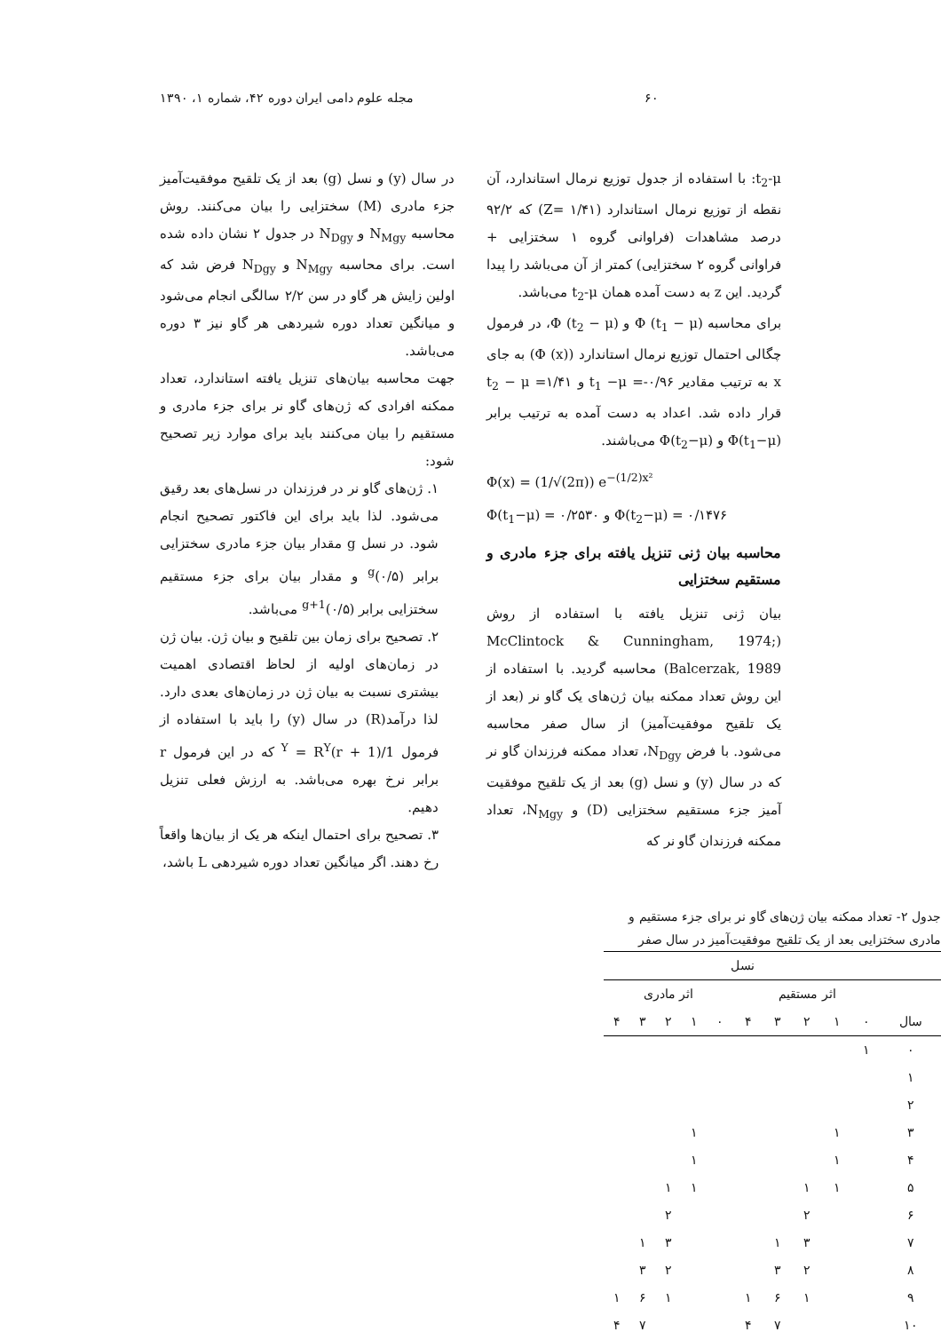۶۰ مجله علوم دامی ایران دوره ۴۲، شماره ۱، ۱۳۹۰
t<sub>2</sub>-μ: با استفاده از جدول توزیع نرمال استاندارد، آن نقطه از توزیع نرمال استاندارد (Z= ۱/۴۱) که ۹۲/۲ درصد مشاهدات (فراوانی گروه ۱ سختزایی + فراوانی گروه ۲ سختزایی) کمتر از آن می‌باشد را پیدا گردید. این z به دست آمده همان t<sub>2</sub>-μ می‌باشد.
برای محاسبه Φ (t<sub>1</sub> − μ) و Φ (t<sub>2</sub> − μ)، در فرمول چگالی احتمال توزیع نرمال استاندارد (Φ (x)) به جای x به ترتیب مقادیر t<sub>1</sub> −μ =-۰/۹۶ و t<sub>2</sub> − μ =۱/۴۱ قرار داده شد. اعداد به دست آمده به ترتیب برابر Φ(t<sub>1</sub>−μ) و Φ(t<sub>2</sub>−μ) می‌باشند.
Φ(x) = (1/√(2π)) e<sup>−(1/2)x²</sup>
Φ(t<sub>1</sub>−μ) = ۰/۲۵۳۰ و Φ(t<sub>2</sub>−μ) = ۰/۱۴۷۶
محاسبه بیان ژنی تنزیل یافته برای جزء مادری و مستقیم سختزایی
بیان ژنی تنزیل یافته با استفاده از روش (McClintock & Cunningham, 1974; Balcerzak, 1989) محاسبه گردید. با استفاده از این روش تعداد ممکنه بیان ژن‌های یک گاو نر (بعد از یک تلقیح موفقیت‌آمیز) از سال صفر محاسبه می‌شود. با فرض N<sub>Dgy</sub>، تعداد ممکنه فرزندان گاو نر که در سال (y) و نسل (g) بعد از یک تلقیح موفقیت آمیز جزء مستقیم سختزایی (D) و N<sub>Mgy</sub>، تعداد ممکنه فرزندان گاو نر که
در سال (y) و نسل (g) بعد از یک تلقیح موفقیت‌آمیز جزء مادری (M) سختزایی را بیان می‌کنند. روش محاسبه N<sub>Mgy</sub> و N<sub>Dgy</sub> در جدول ۲ نشان داده شده است. برای محاسبه N<sub>Mgy</sub> و N<sub>Dgy</sub> فرض شد که اولین زایش هر گاو در سن ۲/۲ سالگی انجام می‌شود و میانگین تعداد دوره شیردهی هر گاو نیز ۳ دوره می‌باشد.
جهت محاسبه بیان‌های تنزیل یافته استاندارد، تعداد ممکنه افرادی که ژن‌های گاو نر برای جزء مادری و مستقیم را بیان می‌کنند باید برای موارد زیر تصحیح شود:
۱. ژن‌های گاو نر در فرزندان در نسل‌های بعد رقیق می‌شود. لذا باید برای این فاکتور تصحیح انجام شود. در نسل g مقدار بیان جزء مادری سختزایی برابر (۰/۵)<sup>g</sup> و مقدار بیان برای جزء مستقیم سختزایی برابر (۰/۵)<sup>g+1</sup> می‌باشد.
۲. تصحیح برای زمان بین تلقیح و بیان ژن. بیان ژن در زمان‌های اولیه از لحاظ اقتصادی اهمیت بیشتری نسبت به بیان ژن در زمان‌های بعدی دارد. لذا درآمد(R) در سال (y) را باید با استفاده از فرمول 1/(1 + r)<sup>Y</sup> = R<sup>Y</sup> که در این فرمول r برابر نرخ بهره می‌باشد. به ارزش فعلی تنزیل دهیم.
۳. تصحیح برای احتمال اینکه هر یک از بیان‌ها واقعاً رخ دهند. اگر میانگین تعداد دوره شیردهی L باشد،
جدول ۲- تعداد ممکنه بیان ژن‌های گاو نر برای جزء مستقیم و مادری سختزایی بعد از یک تلقیح موفقیت‌آمیز در سال صفر
| | نسل | | | | | | | | | |
| --- | --- | --- | --- | --- | --- | --- | --- | --- | --- | --- |
| | اثر مستقیم | | | | | اثر مادری | | | | |
| سال | ۰ | ۱ | ۲ | ۳ | ۴ | ۰ | ۱ | ۲ | ۳ | ۴ |
| ۰ | ۱ | | | | | | | | | |
| ۱ | | | | | | | | | | |
| ۲ | | | | | | | | | | |
| ۳ | | ۱ | | | | | ۱ | | | |
| ۴ | | ۱ | | | | | ۱ | | | |
| ۵ | | ۱ | ۱ | | | | ۱ | ۱ | | |
| ۶ | | | ۲ | | | | | ۲ | | |
| ۷ | | | ۳ | ۱ | | | | ۳ | ۱ | |
| ۸ | | | ۲ | ۳ | | | | ۲ | ۳ | |
| ۹ | | | ۱ | ۶ | ۱ | | | ۱ | ۶ | ۱ |
| ۱۰ | | | | ۷ | ۴ | | | | ۷ | ۴ |